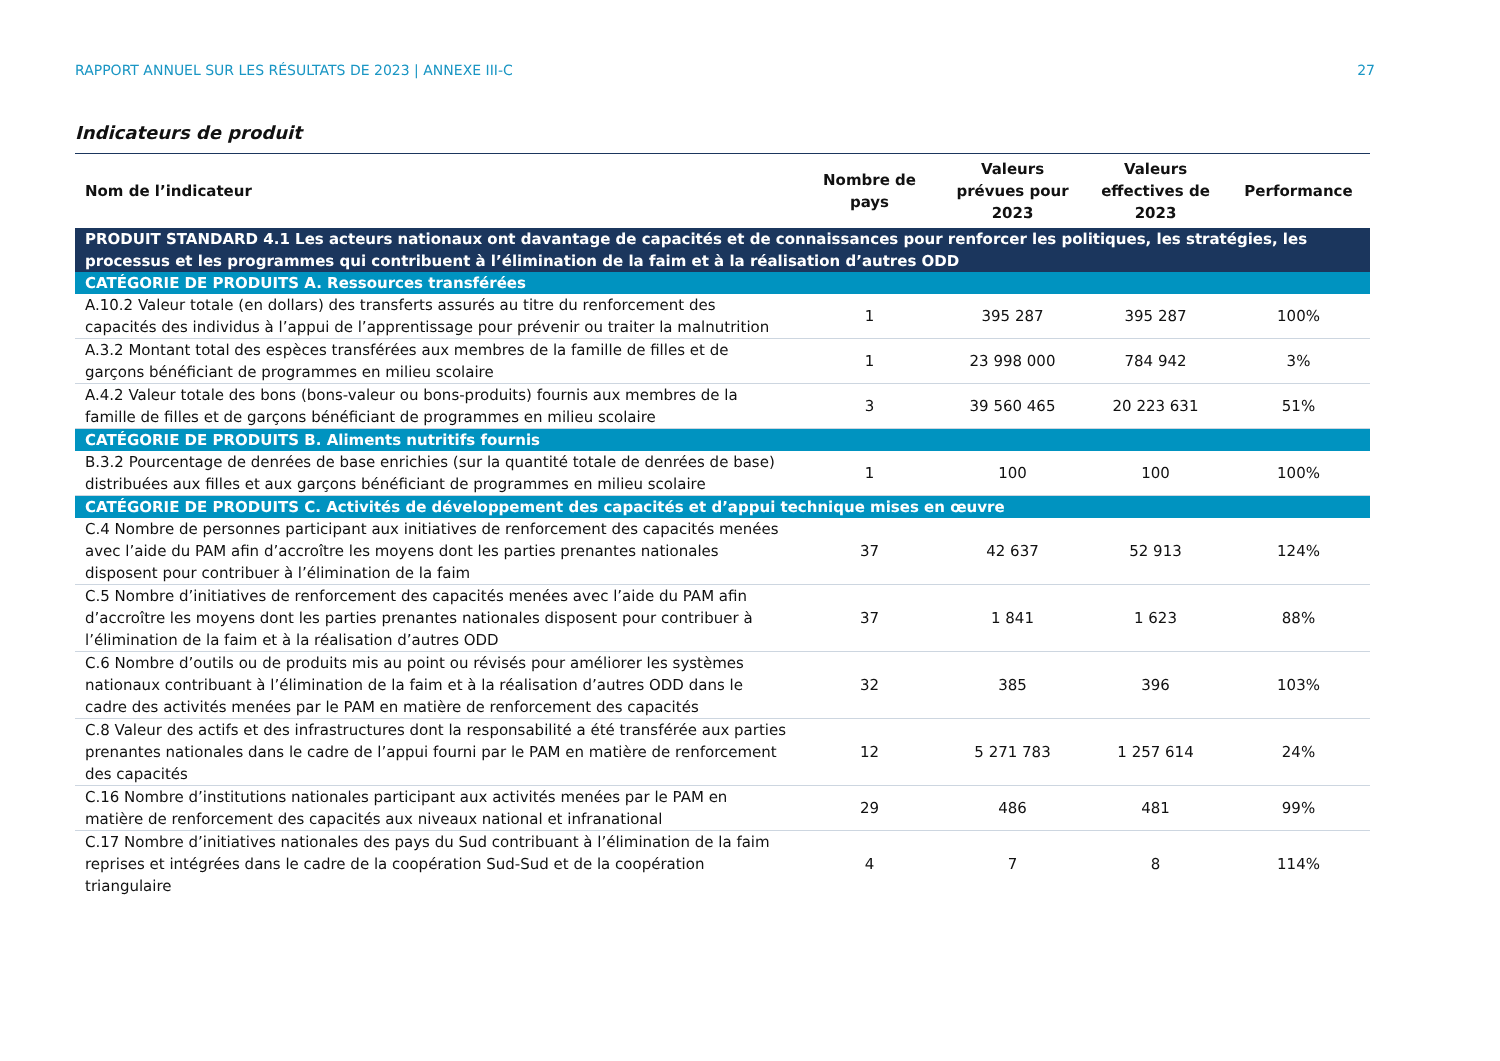RAPPORT ANNUEL SUR LES RÉSULTATS DE 2023 | ANNEXE III-C 27
Indicateurs de produit
| Nom de l’indicateur | Nombre de pays | Valeurs prévues pour 2023 | Valeurs effectives de 2023 | Performance |
| --- | --- | --- | --- | --- |
| PRODUIT STANDARD 4.1 Les acteurs nationaux ont davantage de capacités et de connaissances pour renforcer les politiques, les stratégies, les processus et les programmes qui contribuent à l’élimination de la faim et à la réalisation d’autres ODD | | | | |
| CATÉGORIE DE PRODUITS A. Ressources transférées | | | | |
| A.10.2 Valeur totale (en dollars) des transferts assurés au titre du renforcement des capacités des individus à l’appui de l’apprentissage pour prévenir ou traiter la malnutrition | 1 | 395 287 | 395 287 | 100% |
| A.3.2 Montant total des espèces transférées aux membres de la famille de filles et de garçons bénéficiant de programmes en milieu scolaire | 1 | 23 998 000 | 784 942 | 3% |
| A.4.2 Valeur totale des bons (bons-valeur ou bons-produits) fournis aux membres de la famille de filles et de garçons bénéficiant de programmes en milieu scolaire | 3 | 39 560 465 | 20 223 631 | 51% |
| CATÉGORIE DE PRODUITS B. Aliments nutritifs fournis | | | | |
| B.3.2 Pourcentage de denrées de base enrichies (sur la quantité totale de denrées de base) distribuées aux filles et aux garçons bénéficiant de programmes en milieu scolaire | 1 | 100 | 100 | 100% |
| CATÉGORIE DE PRODUITS C. Activités de développement des capacités et d’appui technique mises en œuvre | | | | |
| C.4 Nombre de personnes participant aux initiatives de renforcement des capacités menées avec l’aide du PAM afin d’accroître les moyens dont les parties prenantes nationales disposent pour contribuer à l’élimination de la faim | 37 | 42 637 | 52 913 | 124% |
| C.5 Nombre d’initiatives de renforcement des capacités menées avec l’aide du PAM afin d’accroître les moyens dont les parties prenantes nationales disposent pour contribuer à l’élimination de la faim et à la réalisation d’autres ODD | 37 | 1 841 | 1 623 | 88% |
| C.6 Nombre d’outils ou de produits mis au point ou révisés pour améliorer les systèmes nationaux contribuant à l’élimination de la faim et à la réalisation d’autres ODD dans le cadre des activités menées par le PAM en matière de renforcement des capacités | 32 | 385 | 396 | 103% |
| C.8 Valeur des actifs et des infrastructures dont la responsabilité a été transférée aux parties prenantes nationales dans le cadre de l’appui fourni par le PAM en matière de renforcement des capacités | 12 | 5 271 783 | 1 257 614 | 24% |
| C.16 Nombre d’institutions nationales participant aux activités menées par le PAM en matière de renforcement des capacités aux niveaux national et infranational | 29 | 486 | 481 | 99% |
| C.17 Nombre d’initiatives nationales des pays du Sud contribuant à l’élimination de la faim reprises et intégrées dans le cadre de la coopération Sud-Sud et de la coopération triangulaire | 4 | 7 | 8 | 114% |